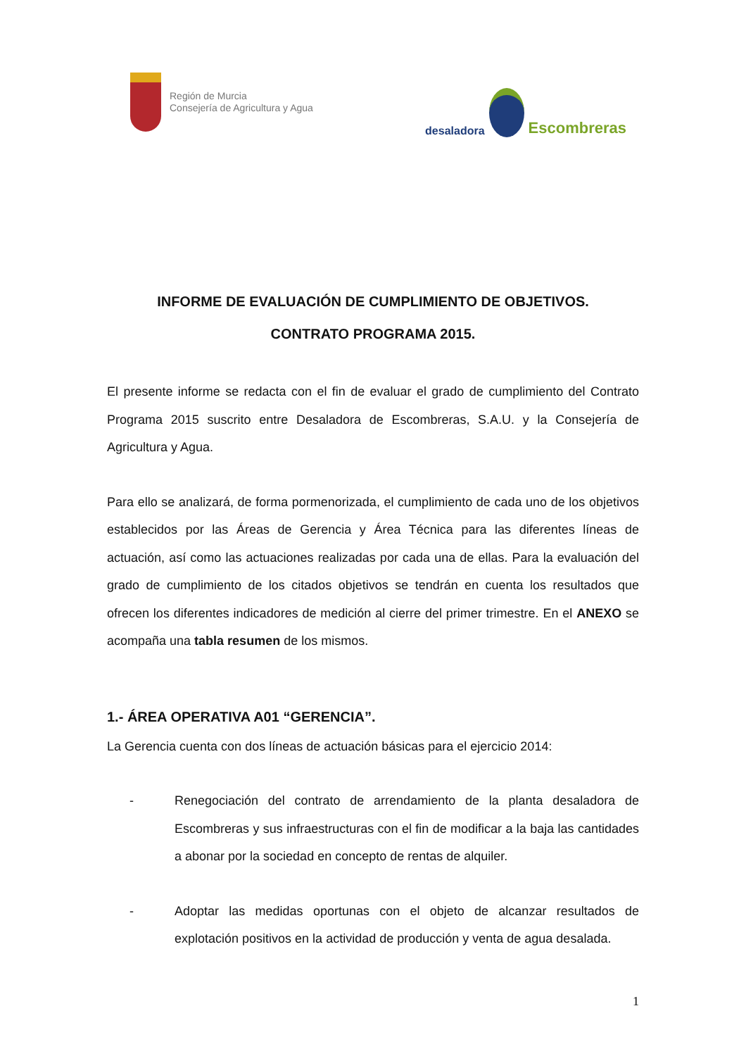Región de Murcia
Consejería de Agricultura y Agua
desaladora
Escombreras
INFORME DE EVALUACIÓN DE CUMPLIMIENTO DE OBJETIVOS.
CONTRATO PROGRAMA 2015.
El presente informe se redacta con el fin de evaluar el grado de cumplimiento del Contrato Programa 2015 suscrito entre Desaladora de Escombreras, S.A.U. y la Consejería de Agricultura y Agua.
Para ello se analizará, de forma pormenorizada, el cumplimiento de cada uno de los objetivos establecidos por las Áreas de Gerencia y Área Técnica para las diferentes líneas de actuación, así como las actuaciones realizadas por cada una de ellas. Para la evaluación del grado de cumplimiento de los citados objetivos se tendrán en cuenta los resultados que ofrecen los diferentes indicadores de medición al cierre del primer trimestre. En el ANEXO se acompaña una tabla resumen de los mismos.
1.- ÁREA OPERATIVA A01 “GERENCIA”.
La Gerencia cuenta con dos líneas de actuación básicas para el ejercicio 2014:
- Renegociación del contrato de arrendamiento de la planta desaladora de Escombreras y sus infraestructuras con el fin de modificar a la baja las cantidades a abonar por la sociedad en concepto de rentas de alquiler.
- Adoptar las medidas oportunas con el objeto de alcanzar resultados de explotación positivos en la actividad de producción y venta de agua desalada.
1